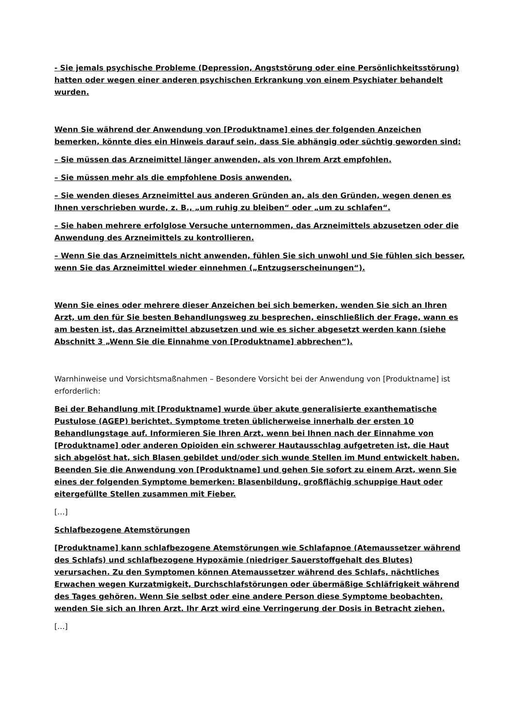- Sie jemals psychische Probleme (Depression, Angststörung oder eine Persönlichkeitsstörung) hatten oder wegen einer anderen psychischen Erkrankung von einem Psychiater behandelt wurden.
Wenn Sie während der Anwendung von [Produktname] eines der folgenden Anzeichen bemerken, könnte dies ein Hinweis darauf sein, dass Sie abhängig oder süchtig geworden sind:
– Sie müssen das Arzneimittel länger anwenden, als von Ihrem Arzt empfohlen.
– Sie müssen mehr als die empfohlene Dosis anwenden.
– Sie wenden dieses Arzneimittel aus anderen Gründen an, als den Gründen, wegen denen es Ihnen verschrieben wurde, z. B., „um ruhig zu bleiben“ oder „um zu schlafen“.
– Sie haben mehrere erfolglose Versuche unternommen, das Arzneimittels abzusetzen oder die Anwendung des Arzneimittels zu kontrollieren.
– Wenn Sie das Arzneimittels nicht anwenden, fühlen Sie sich unwohl und Sie fühlen sich besser, wenn Sie das Arzneimittel wieder einnehmen („Entzugserscheinungen“).
Wenn Sie eines oder mehrere dieser Anzeichen bei sich bemerken, wenden Sie sich an Ihren Arzt, um den für Sie besten Behandlungsweg zu besprechen, einschließlich der Frage, wann es am besten ist, das Arzneimittel abzusetzen und wie es sicher abgesetzt werden kann (siehe Abschnitt 3 „Wenn Sie die Einnahme von [Produktname] abbrechen“).
Warnhinweise und Vorsichtsmaßnahmen – Besondere Vorsicht bei der Anwendung von [Produktname] ist erforderlich:
Bei der Behandlung mit [Produktname] wurde über akute generalisierte exanthematische Pustulose (AGEP) berichtet. Symptome treten üblicherweise innerhalb der ersten 10 Behandlungstage auf. Informieren Sie Ihren Arzt, wenn bei Ihnen nach der Einnahme von [Produktname] oder anderen Opioiden ein schwerer Hautausschlag aufgetreten ist, die Haut sich abgelöst hat, sich Blasen gebildet und/oder sich wunde Stellen im Mund entwickelt haben. Beenden Sie die Anwendung von [Produktname] und gehen Sie sofort zu einem Arzt, wenn Sie eines der folgenden Symptome bemerken: Blasenbildung, großflächig schuppige Haut oder eitergefüllte Stellen zusammen mit Fieber.
[…]
Schlafbezogene Atemstörungen
[Produktname] kann schlafbezogene Atemstörungen wie Schlafapnoe (Atemaussetzer während des Schlafs) und schlafbezogene Hypoxämie (niedriger Sauerstoffgehalt des Blutes) verursachen. Zu den Symptomen können Atemaussetzer während des Schlafs, nächtliches Erwachen wegen Kurzatmigkeit, Durchschlafstörungen oder übermäßige Schläfrigkeit während des Tages gehören. Wenn Sie selbst oder eine andere Person diese Symptome beobachten, wenden Sie sich an Ihren Arzt. Ihr Arzt wird eine Verringerung der Dosis in Betracht ziehen.
[…]